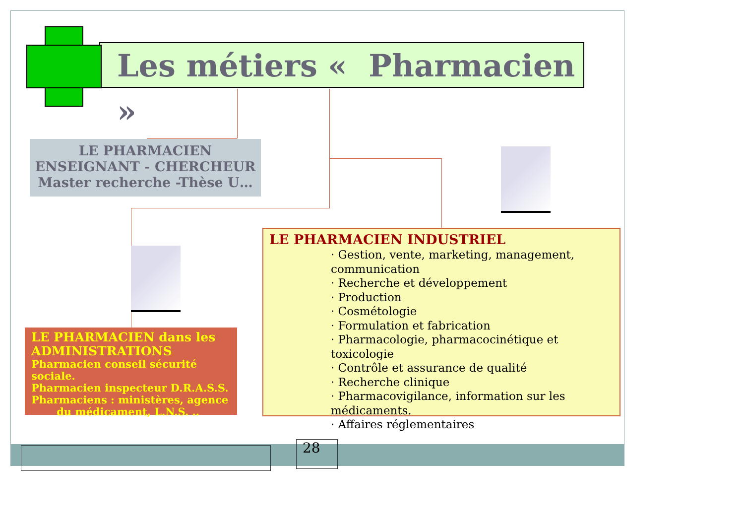Les métiers « Pharmacien »
LE PHARMACIEN
ENSEIGNANT - CHERCHEUR
Master recherche -Thèse U…
LE PHARMACIEN dans les ADMINISTRATIONS
Pharmacien conseil sécurité sociale.
Pharmacien inspecteur D.R.A.S.S.
Pharmaciens : ministères, agence
du médicament, L.N.S. ..
LE PHARMACIEN INDUSTRIEL
· Gestion, vente, marketing, management, communication
· Recherche et développement
· Production
· Cosmétologie
· Formulation et fabrication
· Pharmacologie, pharmacocinétique et toxicologie
· Contrôle et assurance de qualité
· Recherche clinique
· Pharmacovigilance, information sur les médicaments.
· Affaires réglementaires
28